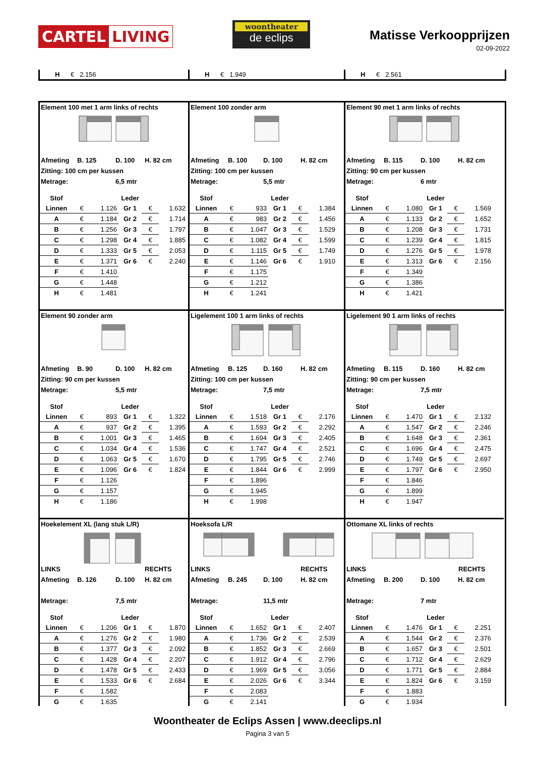CARTEL LIVING
woontheater
de eclips
Matisse Verkoopprijzen
02-09-2022
H € 2.156
H € 1.949
H € 2.561
Element 100 met 1 arm links of rechts
Afmeting B. 125 D. 100 H. 82 cm
Zitting: 100 cm per kussen
Metrage: 6,5 mtr
| Stof | | | Leder | | |
| --- | --- | --- | --- | --- | --- |
| Linnen | € | 1.126 | Gr 1 | € | 1.632 |
| A | € | 1.184 | Gr 2 | € | 1.714 |
| B | € | 1.256 | Gr 3 | € | 1.797 |
| C | € | 1.298 | Gr 4 | € | 1.885 |
| D | € | 1.333 | Gr 5 | € | 2.053 |
| E | € | 1.371 | Gr 6 | € | 2.240 |
| F | € | 1.410 | | | |
| G | € | 1.448 | | | |
| H | € | 1.481 | | | |
Element 100 zonder arm
Afmeting B. 100 D. 100 H. 82 cm
Zitting: 100 cm per kussen
Metrage: 5,5 mtr
| Stof | | | Leder | | |
| --- | --- | --- | --- | --- | --- |
| Linnen | € | 933 | Gr 1 | € | 1.384 |
| A | € | 983 | Gr 2 | € | 1.456 |
| B | € | 1.047 | Gr 3 | € | 1.529 |
| C | € | 1.082 | Gr 4 | € | 1.599 |
| D | € | 1.115 | Gr 5 | € | 1.749 |
| E | € | 1.146 | Gr 6 | € | 1.910 |
| F | € | 1.175 | | | |
| G | € | 1.212 | | | |
| H | € | 1.241 | | | |
Element 90 met 1 arm links of rechts
Afmeting B. 115 D. 100 H. 82 cm
Zitting: 90 cm per kussen
Metrage: 6 mtr
| Stof | | | Leder | | |
| --- | --- | --- | --- | --- | --- |
| Linnen | € | 1.080 | Gr 1 | € | 1.569 |
| A | € | 1.133 | Gr 2 | € | 1.652 |
| B | € | 1.208 | Gr 3 | € | 1.731 |
| C | € | 1.239 | Gr 4 | € | 1.815 |
| D | € | 1.276 | Gr 5 | € | 1.978 |
| E | € | 1.313 | Gr 6 | € | 2.156 |
| F | € | 1.349 | | | |
| G | € | 1.386 | | | |
| H | € | 1.421 | | | |
Element 90 zonder arm
Afmeting B. 90 D. 100 H. 82 cm
Zitting: 90 cm per kussen
Metrage: 5,5 mtr
| Stof | | | Leder | | |
| --- | --- | --- | --- | --- | --- |
| Linnen | € | 893 | Gr 1 | € | 1.322 |
| A | € | 937 | Gr 2 | € | 1.395 |
| B | € | 1.001 | Gr 3 | € | 1.465 |
| C | € | 1.034 | Gr 4 | € | 1.536 |
| D | € | 1.063 | Gr 5 | € | 1.670 |
| E | € | 1.096 | Gr 6 | € | 1.824 |
| F | € | 1.126 | | | |
| G | € | 1.157 | | | |
| H | € | 1.186 | | | |
Ligelement 100 1 arm links of rechts
Afmeting B. 125 D. 160 H. 82 cm
Zitting: 100 cm per kussen
Metrage: 7,5 mtr
| Stof | | | Leder | | |
| --- | --- | --- | --- | --- | --- |
| Linnen | € | 1.518 | Gr 1 | € | 2.176 |
| A | € | 1.593 | Gr 2 | € | 2.292 |
| B | € | 1.694 | Gr 3 | € | 2.405 |
| C | € | 1.747 | Gr 4 | € | 2.521 |
| D | € | 1.795 | Gr 5 | € | 2.746 |
| E | € | 1.844 | Gr 6 | € | 2.999 |
| F | € | 1.896 | | | |
| G | € | 1.945 | | | |
| H | € | 1.998 | | | |
Ligelement 90 1 arm links of rechts
Afmeting B. 115 D. 160 H. 82 cm
Zitting: 90 cm per kussen
Metrage: 7,5 mtr
| Stof | | | Leder | | |
| --- | --- | --- | --- | --- | --- |
| Linnen | € | 1.470 | Gr 1 | € | 2.132 |
| A | € | 1.547 | Gr 2 | € | 2.246 |
| B | € | 1.648 | Gr 3 | € | 2.361 |
| C | € | 1.696 | Gr 4 | € | 2.475 |
| D | € | 1.749 | Gr 5 | € | 2.697 |
| E | € | 1.797 | Gr 6 | € | 2.950 |
| F | € | 1.846 | | | |
| G | € | 1.899 | | | |
| H | € | 1.947 | | | |
Hoekelement XL (lang stuk L/R)
LINKS RECHTS
Afmeting B. 126 D. 100 H. 82 cm
Metrage: 7,5 mtr
| Stof | | | Leder | | |
| --- | --- | --- | --- | --- | --- |
| Linnen | € | 1.206 | Gr 1 | € | 1.870 |
| A | € | 1.276 | Gr 2 | € | 1.980 |
| B | € | 1.377 | Gr 3 | € | 2.092 |
| C | € | 1.428 | Gr 4 | € | 2.207 |
| D | € | 1.478 | Gr 5 | € | 2.433 |
| E | € | 1.533 | Gr 6 | € | 2.684 |
| F | € | 1.582 | | | |
| G | € | 1.635 | | | |
Hoeksofa L/R
LINKS RECHTS
Afmeting B. 245 D. 100 H. 82 cm
Metrage: 11,5 mtr
| Stof | | | Leder | | |
| --- | --- | --- | --- | --- | --- |
| Linnen | € | 1.652 | Gr 1 | € | 2.407 |
| A | € | 1.736 | Gr 2 | € | 2.539 |
| B | € | 1.852 | Gr 3 | € | 2.669 |
| C | € | 1.912 | Gr 4 | € | 2.796 |
| D | € | 1.969 | Gr 5 | € | 3.056 |
| E | € | 2.026 | Gr 6 | € | 3.344 |
| F | € | 2.083 | | | |
| G | € | 2.141 | | | |
Ottomane XL links of rechts
LINKS RECHTS
Afmeting B. 200 D. 100 H. 82 cm
Metrage: 7 mtr
| Stof | | | Leder | | |
| --- | --- | --- | --- | --- | --- |
| Linnen | € | 1.476 | Gr 1 | € | 2.251 |
| A | € | 1.544 | Gr 2 | € | 2.376 |
| B | € | 1.657 | Gr 3 | € | 2.501 |
| C | € | 1.712 | Gr 4 | € | 2.629 |
| D | € | 1.771 | Gr 5 | € | 2.884 |
| E | € | 1.824 | Gr 6 | € | 3.159 |
| F | € | 1.883 | | | |
| G | € | 1.934 | | | |
Woontheater de Eclips Assen | www.deeclips.nl
Pagina 3 van 5